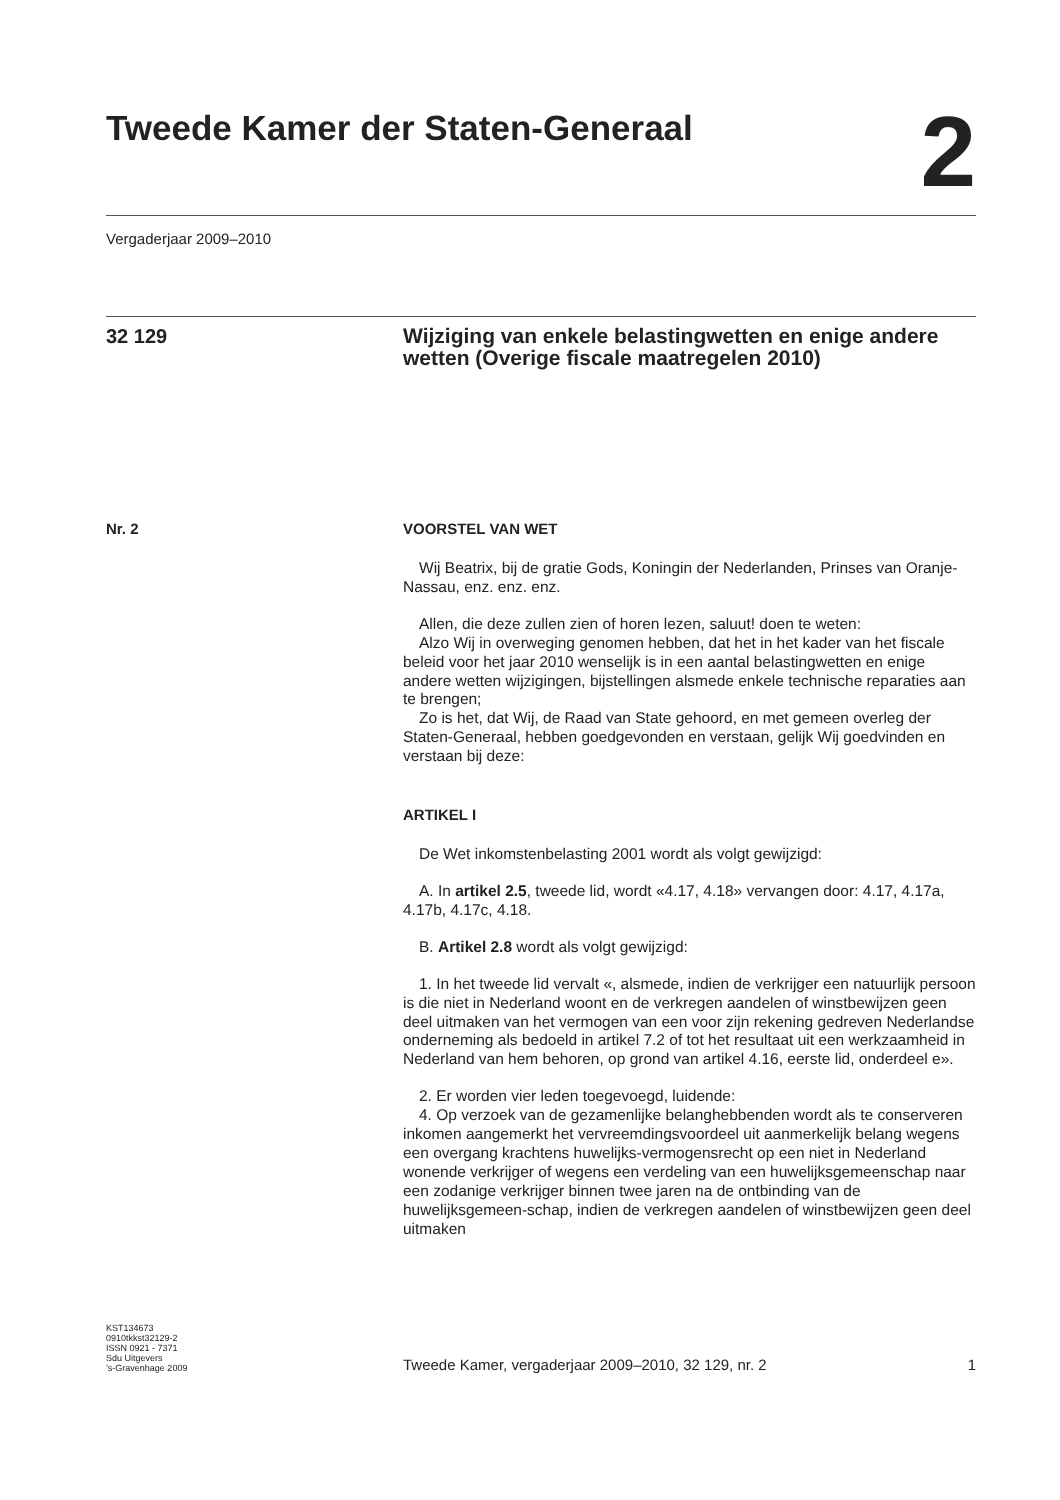Tweede Kamer der Staten-Generaal
2
Vergaderjaar 2009–2010
32 129
Wijziging van enkele belastingwetten en enige andere wetten (Overige fiscale maatregelen 2010)
Nr. 2 VOORSTEL VAN WET
Wij Beatrix, bij de gratie Gods, Koningin der Nederlanden, Prinses van Oranje-Nassau, enz. enz. enz.
Allen, die deze zullen zien of horen lezen, saluut! doen te weten:
Alzo Wij in overweging genomen hebben, dat het in het kader van het fiscale beleid voor het jaar 2010 wenselijk is in een aantal belastingwetten en enige andere wetten wijzigingen, bijstellingen alsmede enkele technische reparaties aan te brengen;
Zo is het, dat Wij, de Raad van State gehoord, en met gemeen overleg der Staten-Generaal, hebben goedgevonden en verstaan, gelijk Wij goedvinden en verstaan bij deze:
ARTIKEL I
De Wet inkomstenbelasting 2001 wordt als volgt gewijzigd:
A. In artikel 2.5, tweede lid, wordt «4.17, 4.18» vervangen door: 4.17, 4.17a, 4.17b, 4.17c, 4.18.
B. Artikel 2.8 wordt als volgt gewijzigd:
1. In het tweede lid vervalt «, alsmede, indien de verkrijger een natuurlijk persoon is die niet in Nederland woont en de verkregen aandelen of winstbewijzen geen deel uitmaken van het vermogen van een voor zijn rekening gedreven Nederlandse onderneming als bedoeld in artikel 7.2 of tot het resultaat uit een werkzaamheid in Nederland van hem behoren, op grond van artikel 4.16, eerste lid, onderdeel e».
2. Er worden vier leden toegevoegd, luidende:
4. Op verzoek van de gezamenlijke belanghebbenden wordt als te conserveren inkomen aangemerkt het vervreemdingsvoordeel uit aanmerkelijk belang wegens een overgang krachtens huwelijks-vermogensrecht op een niet in Nederland wonende verkrijger of wegens een verdeling van een huwelijksgemeenschap naar een zodanige verkrijger binnen twee jaren na de ontbinding van de huwelijksgemeen-schap, indien de verkregen aandelen of winstbewijzen geen deel uitmaken
KST134673
0910tkkst32129-2
ISSN 0921 - 7371
Sdu Uitgevers
’s-Gravenhage 2009
Tweede Kamer, vergaderjaar 2009–2010, 32 129, nr. 2 1